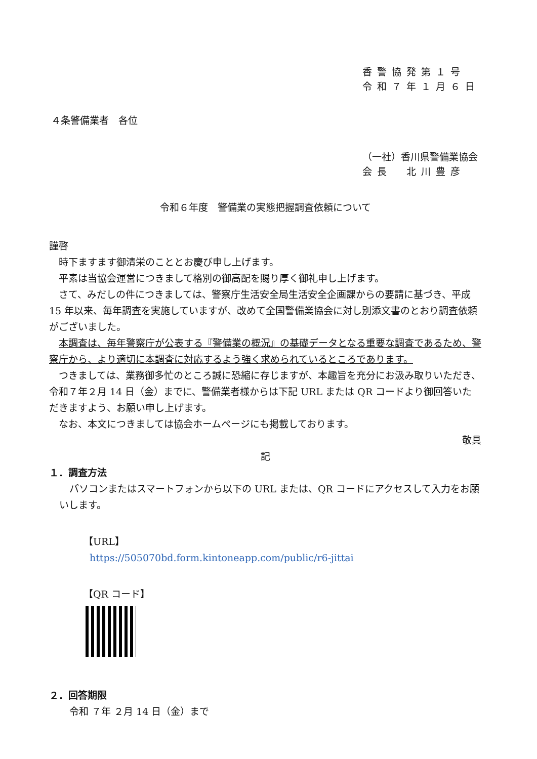香警協発第１号
令和７年１月６日
４条警備業者　各位
（一社）香川県警備業協会
会長　北川豊彦
令和６年度　警備業の実態把握調査依頼について
謹啓
時下ますます御清栄のこととお慶び申し上げます。
平素は当協会運営につきまして格別の御高配を賜り厚く御礼申し上げます。
さて、みだしの件につきましては、警察庁生活安全局生活安全企画課からの要請に基づき、平成 15 年以来、毎年調査を実施していますが、改めて全国警備業協会に対し別添文書のとおり調査依頼がございました。
本調査は、毎年警察庁が公表する『警備業の概況』の基礎データとなる重要な調査であるため、警察庁から、より適切に本調査に対応するよう強く求められているところであります。
つきましては、業務御多忙のところ誠に恐縮に存じますが、本趣旨を充分にお汲み取りいただき、令和７年２月 14 日（金）までに、警備業者様からは下記 URL または QR コードより御回答いただきますよう、お願い申し上げます。
なお、本文につきましては協会ホームページにも掲載しております。
敬具
記
１．調査方法
パソコンまたはスマートフォンから以下の URL または、QR コードにアクセスして入力をお願いします。
【URL】
https://505070bd.form.kintoneapp.com/public/r6-jittai
【QR コード】
２．回答期限
令和 ７年 ２月 14 日（金）まで